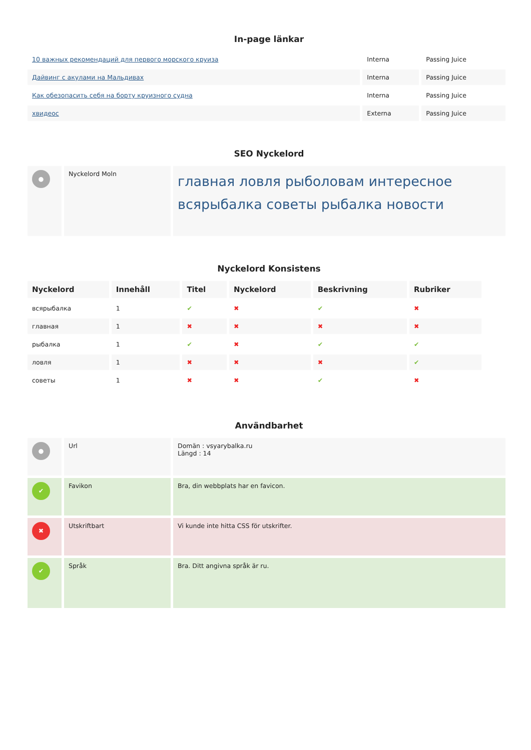In-page länkar
| 10 важных рекомендаций для первого морского круиза | Interna | Passing Juice |
| Дайвинг с акулами на Мальдивах | Interna | Passing Juice |
| Как обезопасить себя на борту круизного судна | Interna | Passing Juice |
| хвидеос | Externa | Passing Juice |
SEO Nyckelord
| ● | Nyckelord Moln | главная ловля рыболовам интересное всярыбалка советы рыбалка новости |
Nyckelord Konsistens
| Nyckelord | Innehåll | Titel | Nyckelord | Beskrivning | Rubriker |
| --- | --- | --- | --- | --- | --- |
| всярыбалка | 1 | ✔ | ✖ | ✔ | ✖ |
| главная | 1 | ✖ | ✖ | ✖ | ✖ |
| рыбалка | 1 | ✔ | ✖ | ✔ | ✔ |
| ловля | 1 | ✖ | ✖ | ✖ | ✔ |
| советы | 1 | ✖ | ✖ | ✔ | ✖ |
Användbarhet
| ● | Url | Domän : vsyarybalka.ru Längd : 14 |
| ✔ | Favikon | Bra, din webbplats har en favicon. |
| ✖ | Utskriftbart | Vi kunde inte hitta CSS för utskrifter. |
| ✔ | Språk | Bra. Ditt angivna språk är ru. |